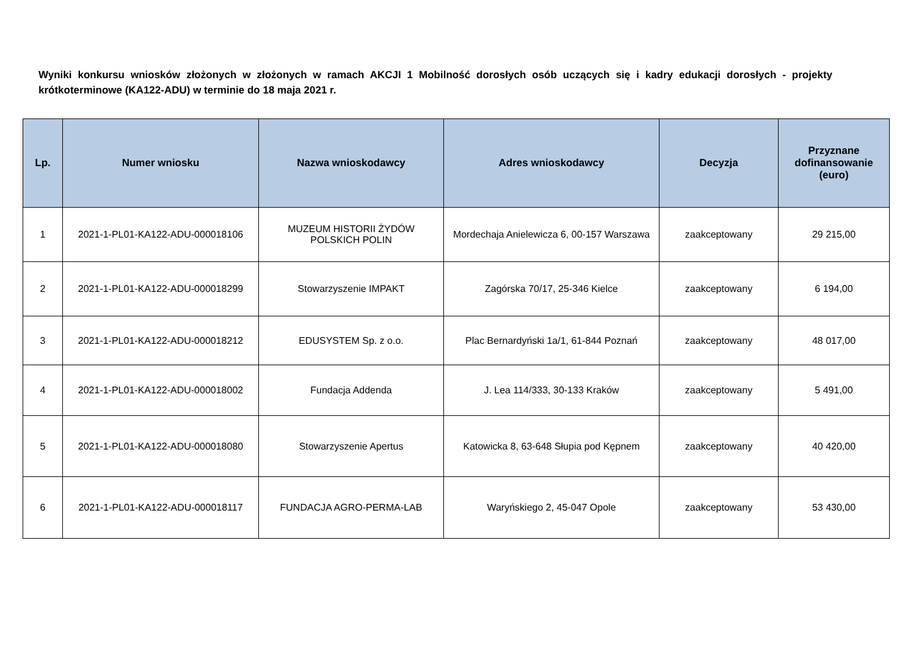Wyniki konkursu wniosków złożonych w złożonych w ramach AKCJI 1 Mobilność dorosłych osób uczących się i kadry edukacji dorosłych - projekty krótkoterminowe (KA122-ADU) w terminie do 18 maja 2021 r.
| Lp. | Numer wniosku | Nazwa wnioskodawcy | Adres wnioskodawcy | Decyzja | Przyznane dofinansowanie (euro) |
| --- | --- | --- | --- | --- | --- |
| 1 | 2021-1-PL01-KA122-ADU-000018106 | MUZEUM HISTORII ŻYDÓW POLSKICH POLIN | Mordechaja Anielewicza 6, 00-157 Warszawa | zaakceptowany | 29 215,00 |
| 2 | 2021-1-PL01-KA122-ADU-000018299 | Stowarzyszenie IMPAKT | Zagórska 70/17, 25-346 Kielce | zaakceptowany | 6 194,00 |
| 3 | 2021-1-PL01-KA122-ADU-000018212 | EDUSYSTEM Sp. z o.o. | Plac Bernardyński 1a/1, 61-844 Poznań | zaakceptowany | 48 017,00 |
| 4 | 2021-1-PL01-KA122-ADU-000018002 | Fundacja Addenda | J. Lea 114/333, 30-133 Kraków | zaakceptowany | 5 491,00 |
| 5 | 2021-1-PL01-KA122-ADU-000018080 | Stowarzyszenie Apertus | Katowicka 8, 63-648 Słupia pod Kępnem | zaakceptowany | 40 420,00 |
| 6 | 2021-1-PL01-KA122-ADU-000018117 | FUNDACJA AGRO-PERMA-LAB | Waryńskiego 2, 45-047 Opole | zaakceptowany | 53 430,00 |